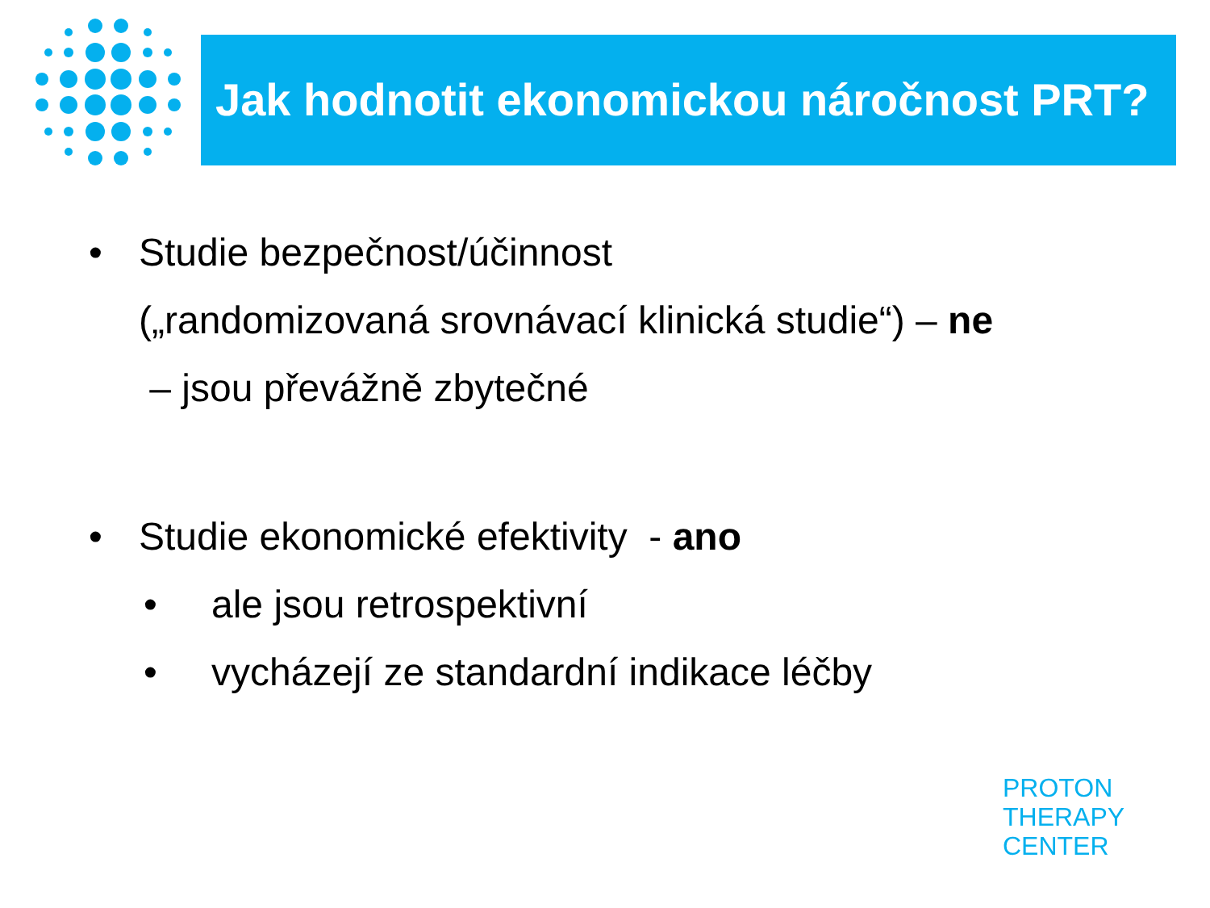Jak hodnotit ekonomickou náročnost PRT?
• Studie bezpečnost/účinnost
(„randomizovaná srovnávací klinická studie“) – ne
– jsou převážně zbytečné
• Studie ekonomické efektivity - ano
• ale jsou retrospektivní
• vycházejí ze standardní indikace léčby
PROTON
THERAPY
CENTER